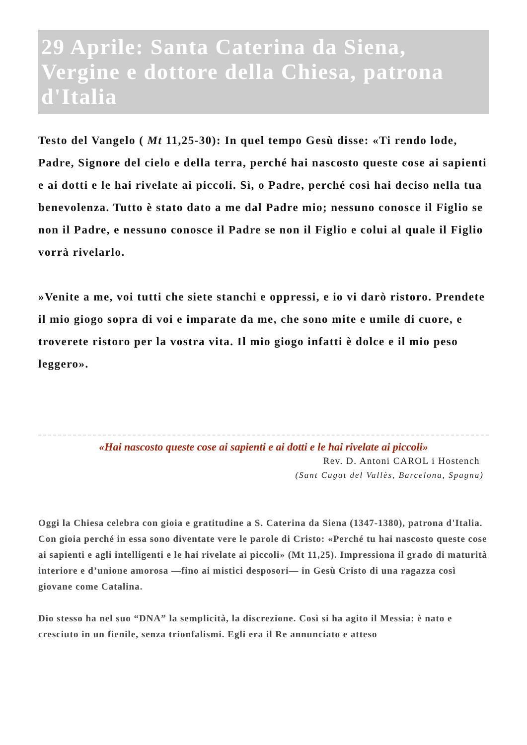29 Aprile: Santa Caterina da Siena, Vergine e dottore della Chiesa, patrona d'Italia
Testo del Vangelo ( Mt 11,25-30): In quel tempo Gesù disse: «Ti rendo lode, Padre, Signore del cielo e della terra, perché hai nascosto queste cose ai sapienti e ai dotti e le hai rivelate ai piccoli. Sì, o Padre, perché così hai deciso nella tua benevolenza. Tutto è stato dato a me dal Padre mio; nessuno conosce il Figlio se non il Padre, e nessuno conosce il Padre se non il Figlio e colui al quale il Figlio vorrà rivelarlo.
»Venite a me, voi tutti che siete stanchi e oppressi, e io vi darò ristoro. Prendete il mio giogo sopra di voi e imparate da me, che sono mite e umile di cuore, e troverete ristoro per la vostra vita. Il mio giogo infatti è dolce e il mio peso leggero».
«Hai nascosto queste cose ai sapienti e ai dotti e le hai rivelate ai piccoli»
Rev. D. Antoni CAROL i Hostench
(Sant Cugat del Vallès, Barcelona, Spagna)
Oggi la Chiesa celebra con gioia e gratitudine a S. Caterina da Siena (1347-1380), patrona d'Italia. Con gioia perché in essa sono diventate vere le parole di Cristo: «Perché tu hai nascosto queste cose ai sapienti e agli intelligenti e le hai rivelate ai piccoli» (Mt 11,25). Impressiona il grado di maturità interiore e d’unione amorosa —fino ai mistici desposori— in Gesù Cristo di una ragazza così giovane come Catalina.
Dio stesso ha nel suo “DNA” la semplicità, la discrezione. Così si ha agito il Messia: è nato e cresciuto in un fienile, senza trionfalismi. Egli era il Re annunciato e atteso